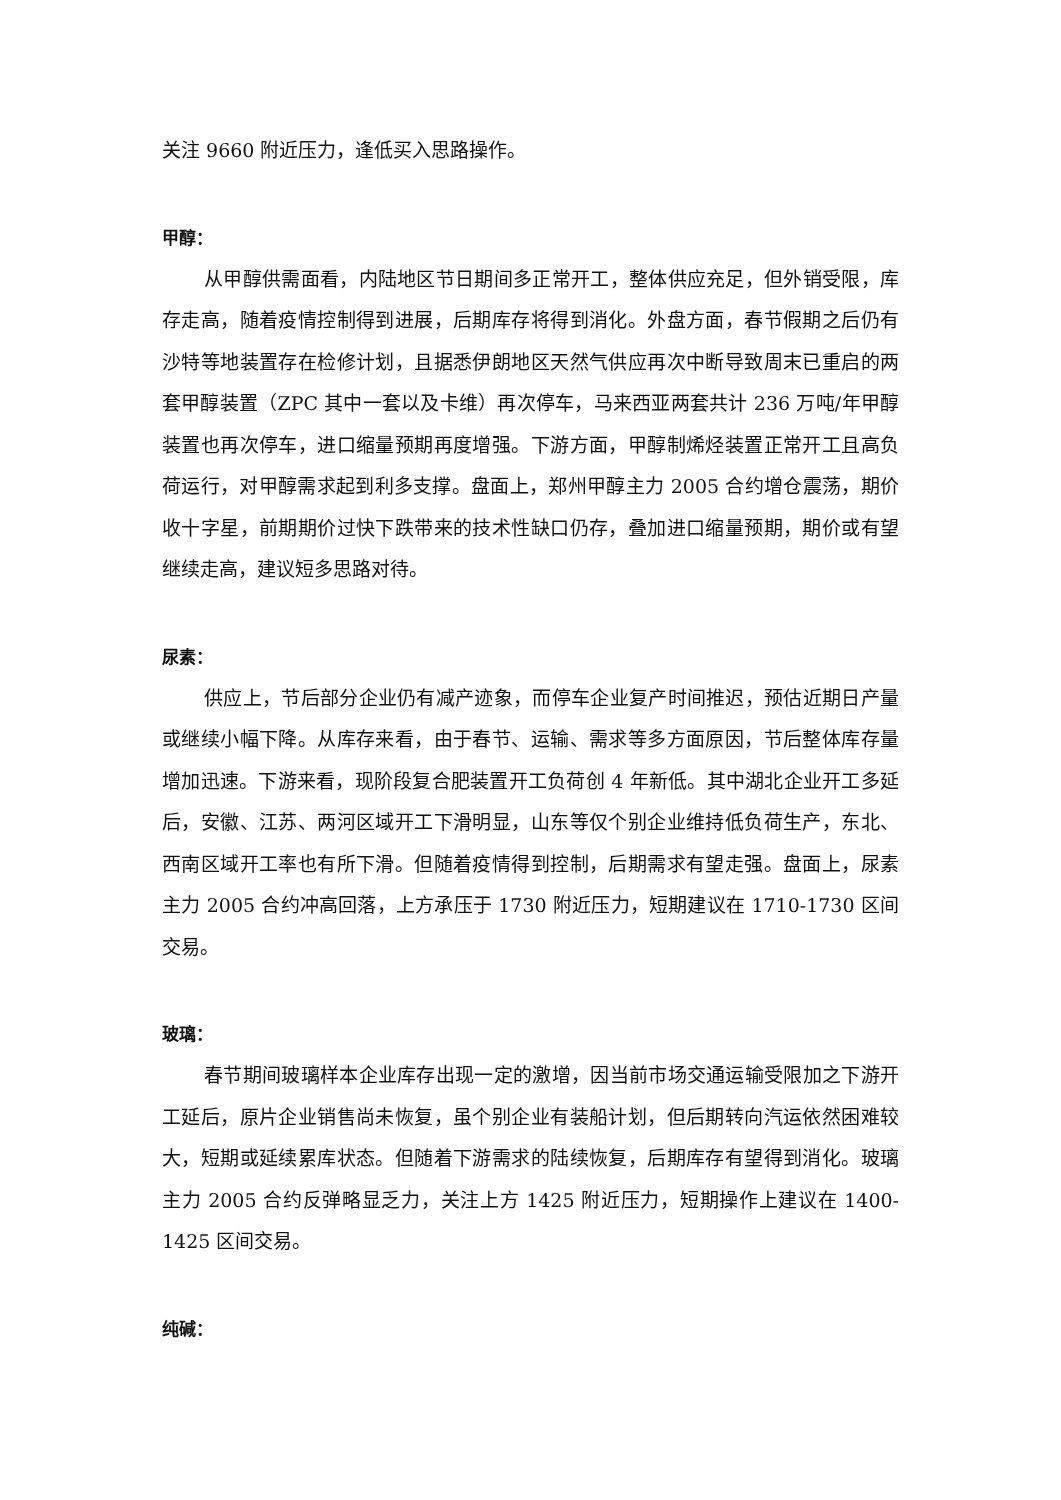关注 9660 附近压力，逢低买入思路操作。
甲醇：
从甲醇供需面看，内陆地区节日期间多正常开工，整体供应充足，但外销受限，库存走高，随着疫情控制得到进展，后期库存将得到消化。外盘方面，春节假期之后仍有沙特等地装置存在检修计划，且据悉伊朗地区天然气供应再次中断导致周末已重启的两套甲醇装置（ZPC 其中一套以及卡维）再次停车，马来西亚两套共计 236 万吨/年甲醇装置也再次停车，进口缩量预期再度增强。下游方面，甲醇制烯烃装置正常开工且高负荷运行，对甲醇需求起到利多支撑。盘面上，郑州甲醇主力 2005 合约增仓震荡，期价收十字星，前期期价过快下跌带来的技术性缺口仍存，叠加进口缩量预期，期价或有望继续走高，建议短多思路对待。
尿素：
供应上，节后部分企业仍有减产迹象，而停车企业复产时间推迟，预估近期日产量或继续小幅下降。从库存来看，由于春节、运输、需求等多方面原因，节后整体库存量增加迅速。下游来看，现阶段复合肥装置开工负荷创 4 年新低。其中湖北企业开工多延后，安徽、江苏、两河区域开工下滑明显，山东等仅个别企业维持低负荷生产，东北、西南区域开工率也有所下滑。但随着疫情得到控制，后期需求有望走强。盘面上，尿素主力 2005 合约冲高回落，上方承压于 1730 附近压力，短期建议在 1710-1730 区间交易。
玻璃：
春节期间玻璃样本企业库存出现一定的激增，因当前市场交通运输受限加之下游开工延后，原片企业销售尚未恢复，虽个别企业有装船计划，但后期转向汽运依然困难较大，短期或延续累库状态。但随着下游需求的陆续恢复，后期库存有望得到消化。玻璃主力 2005 合约反弹略显乏力，关注上方 1425 附近压力，短期操作上建议在 1400-1425 区间交易。
纯碱：